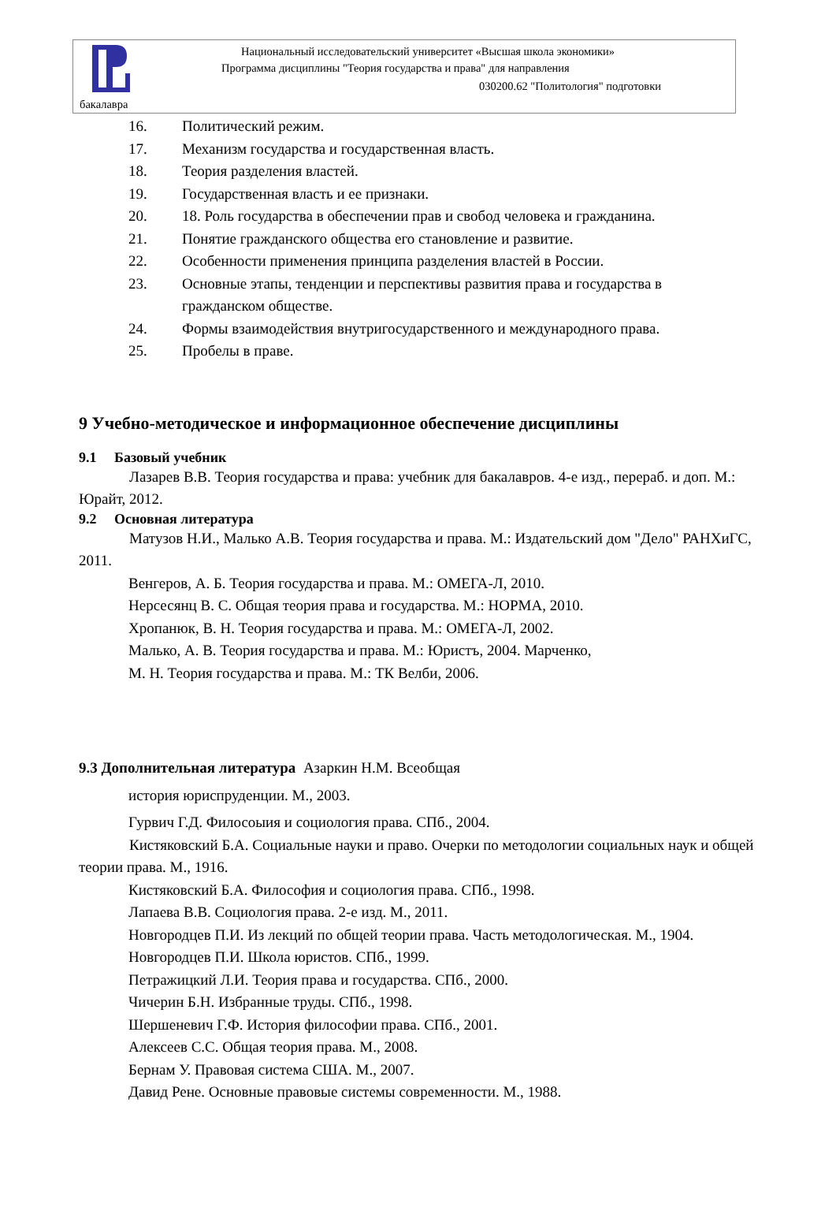Национальный исследовательский университет «Высшая школа экономики»
Программа дисциплины "Теория государства и права" для направления
030200.62 "Политология" подготовки
бакалавра
16. Политический режим.
17. Механизм государства и государственная власть.
18. Теория разделения властей.
19. Государственная власть и ее признаки.
20. 18. Роль государства в обеспечении прав и свобод человека и гражданина.
21. Понятие гражданского общества его становление и развитие.
22. Особенности применения принципа разделения властей в России.
23. Основные этапы, тенденции и перспективы развития права и государства в гражданском обществе.
24. Формы взаимодействия внутригосударственного и международного права.
25. Пробелы в праве.
9 Учебно-методическое и информационное обеспечение дисциплины
9.1 Базовый учебник
Лазарев В.В. Теория государства и права: учебник для бакалавров. 4-е изд., перераб. и доп. М.: Юрайт, 2012.
9.2 Основная литература
Матузов Н.И., Малько А.В. Теория государства и права. М.: Издательский дом "Дело" РАНХиГС, 2011.
Венгеров, А. Б. Теория государства и права. М.: ОМЕГА-Л, 2010.
Нерсесянц В. С. Общая теория права и государства. М.: НОРМА, 2010.
Хропанюк, В. Н. Теория государства и права. М.: ОМЕГА-Л, 2002.
Малько, А. В. Теория государства и права. М.: Юристъ, 2004. Марченко,
М. Н. Теория государства и права. М.: ТК Велби, 2006.
9.3 Дополнительная литература Азаркин Н.М. Всеобщая
история юриспруденции. М., 2003.
Гурвич Г.Д. Филосоыия и социология права. СПб., 2004.
Кистяковский Б.А. Социальные науки и право. Очерки по методологии социальных наук и общей теории права. М., 1916.
Кистяковский Б.А. Философия и социология права. СПб., 1998.
Лапаева В.В. Социология права. 2-е изд. М., 2011.
Новгородцев П.И. Из лекций по общей теории права. Часть методологическая. М., 1904.
Новгородцев П.И. Школа юристов. СПб., 1999.
Петражицкий Л.И. Теория права и государства. СПб., 2000.
Чичерин Б.Н. Избранные труды. СПб., 1998.
Шершеневич Г.Ф. История философии права. СПб., 2001.
Алексеев С.С. Общая теория права. М., 2008.
Бернам У. Правовая система США. М., 2007.
Давид Рене. Основные правовые системы современности. М., 1988.